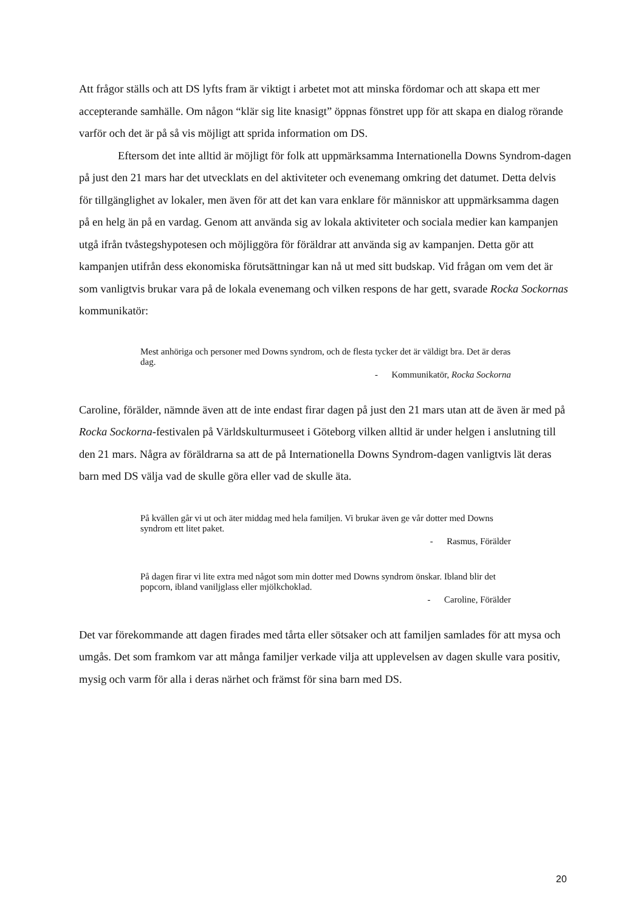Att frågor ställs och att DS lyfts fram är viktigt i arbetet mot att minska fördomar och att skapa ett mer accepterande samhälle. Om någon “klär sig lite knasigt” öppnas fönstret upp för att skapa en dialog rörande varför och det är på så vis möjligt att sprida information om DS.
Eftersom det inte alltid är möjligt för folk att uppmärksamma Internationella Downs Syndrom-dagen på just den 21 mars har det utvecklats en del aktiviteter och evenemang omkring det datumet. Detta delvis för tillgänglighet av lokaler, men även för att det kan vara enklare för människor att uppmärksamma dagen på en helg än på en vardag. Genom att använda sig av lokala aktiviteter och sociala medier kan kampanjen utgå ifrån tvåstegshypotesen och möjliggöra för föräldrar att använda sig av kampanjen. Detta gör att kampanjen utifrån dess ekonomiska förutsättningar kan nå ut med sitt budskap. Vid frågan om vem det är som vanligtvis brukar vara på de lokala evenemang och vilken respons de har gett, svarade Rocka Sockornas kommunikatör:
Mest anhöriga och personer med Downs syndrom, och de flesta tycker det är väldigt bra. Det är deras dag.
- Kommunikatör, Rocka Sockorna
Caroline, förälder, nämnde även att de inte endast firar dagen på just den 21 mars utan att de även är med på Rocka Sockorna-festivalen på Världskulturmuseet i Göteborg vilken alltid är under helgen i anslutning till den 21 mars. Några av föräldrarna sa att de på Internationella Downs Syndrom-dagen vanligtvis lät deras barn med DS välja vad de skulle göra eller vad de skulle äta.
På kvällen går vi ut och äter middag med hela familjen. Vi brukar även ge vår dotter med Downs syndrom ett litet paket.
- Rasmus, Förälder
På dagen firar vi lite extra med något som min dotter med Downs syndrom önskar. Ibland blir det popcorn, ibland vaniljglass eller mjölkchoklad.
- Caroline, Förälder
Det var förekommande att dagen firades med tårta eller sötsaker och att familjen samlades för att mysa och umgås. Det som framkom var att många familjer verkade vilja att upplevelsen av dagen skulle vara positiv, mysig och varm för alla i deras närhet och främst för sina barn med DS.
20